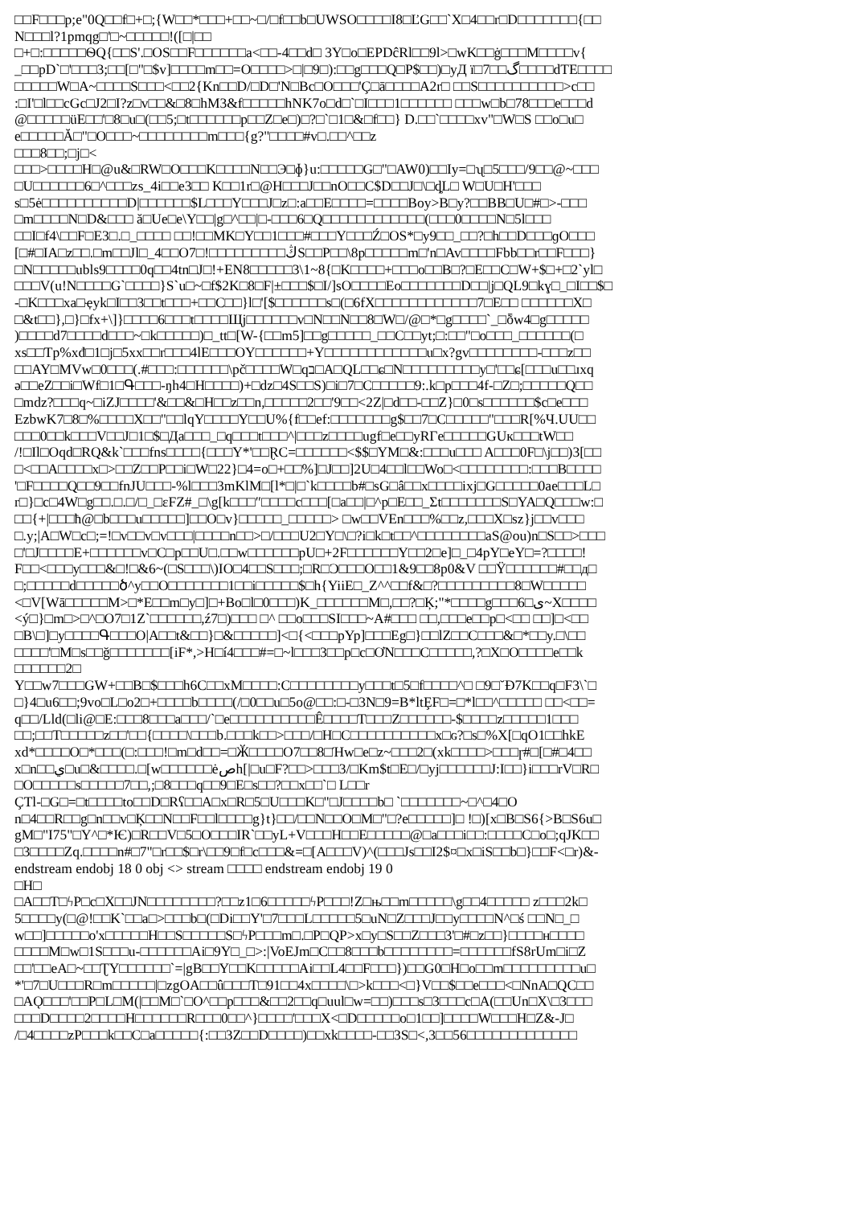□□F□□□p;e"0Q□□f□+□;{W□□*□□□+□□~□/□f□□b□UWSO□□□□I8□ĽG□□`X□4□□r□D□□□□□□□{□□
N□□□l?1pmqg□'□~□□□□□!([□|□□
□+□:□□□□□ѲQ{□□S'.□OS□□F□□□□□□a<□□-4□□d□ 3Y□o□EPDĉRl□□9l>□wK□□ġ□□□M□□□□v{
_□□pD`□'□□□3;□□[□"□$v]□□□□m□□=O□□□□>□|□9□):□□g□□□Q□P$□□)□yД ï□7□□گ□□□□dTE□□□□
□□□□□W□A~□□□□S□□□<□□2{Kn□□D/□D□'N□Bc□O□□□'Ç□ā□□□□A2r□ □□S□□□□□□□□□□>c□□
:□I'□l□□cGc□J2□I?z□v□□&□8□hM3&f□□□□□hNK7o□d□`□I□□□1□□□□□□ □□□w□b□78□□□e□□□d
@□□□□□üE□□'□8□u□(□□5;□t□□□□□□p□□Z□e□)□?□`□1□&□f□□} D.□□`□□□□xv"□W□S □□o□u□
e□□□□□Ă□"□O□□□~□□□□□□□□m□□□{g?"□□□□#v□.□□^□□z
□□□8□□;□j□<
□□□>□□□□H□@u&□RW□O□□□K□□□□N□□Э□ɸ}u:□□□□□G□"□AW0)□□Iy=□ʯ□5□□□/9□□@~□□□
□U□□□□□□6□^□□□zs_4i□□e3□□ K□□1r□@H□□□J□□nO□□C$D□□J□\□ȡL□ W□U□H'□□□
s□5ė□□□□□□□□□□D|□□□□□□$L□□□Y□□□J□z□:a□□E□□□□=□□□□Boy>B□y?□□BB□U□#□>-□□□
□m□□□□N□D&□□□ ă□Ue□e\Y□□|g□^□□|□-□□□6□Q□□□□□□□□□□□□(□□□0□□□□N□5l□□□
□□I□f4\□□F□E3□.□_□□□□ □□!□□MK□Y□□1□□□#□□□Y□□□Ź□OS*□y9□□_□□?□h□□D□□□ɡO□□□
[□#□IA□z□□.□m□□Jl□_4□□O7□!□□□□□□□□□ڭS□□P□□\8p□□□□□m□'n□Av□□□□Fbb□□r□□F□□□}
□N□□□□□ubls9□□□□0q□□4tn□J□!+EN8□□□□□3\1~8{□K□□□□+□□□o□□B□?□E□□C□W+$□+□2`yl□
□□□V(u!N□□□□G`□□□□}S`u□~□f$2K□8□F|±□□□$□I/]sO□□□□Eo□□□□□□□D□□|j□QL9□kɣ□_□I□□$□
-□K□□□xa□ҿyk□I□□3□□t□□□+□□C□□}l□'[$□□□□□□s□(□6fX□□□□□□□□□□□□7□E□□ □□□□□□X□
□&t□□},□}□fx+\]}□□□□6□□□t□□□□Щj□□□□□□v□N□□N□□8□W□/@□*□g□□□□`_□ȭw4□g□□□□□
)□□□□d7□□□□d□□□~□k□□□□□)□_tt□[W-{□□m5]□□g□□□□□_□□C□□yt;□:□□"□o□□□_□□□□□□(□
xs□□Tp%xđ□1□j□5xx□□r□□□4lE□□□OY□□□□□□+Y□□□□□□□□□□□□u□x?gv□□□□□□□□-□□□z□□
□□AY□MVw□0□□□(.#□□□:□□□□□□\pč□□□□W□qב□A□QL□□ɕ□N□□□□□□□□□y□'□□ɕ[□□□u□□ɹxq
ə□□eZ□□i□Wf□1□Գ□□□-ŋh4□H□□□□)+□dz□4S□□S)□i□7□C□□□□□9:.k□p□□□4f-□Z□;□□□□□Q□□
□mdz?□□□q~□iZJ□□□□'&□□&□H□□z□□n,□□□□□2□□'9□□<2Z|□d□□-□□Z}□0□s□□□□□□$c□e□□□
EzbwK7□8□%□□□□X□□"□□lqY□□□□Y□□U%{f□□ef:□□□□□□□g$□□7□C□□□□□"□□□R[%Ч.UU□□
□□□0□□k□□□V□□J□1□$□Дa□□□_□q□□□t□□□^|□□□z□□□□ugf□e□□yRГe□□□□□GUк□□□tW□□
/!□Il□Oqd□RQ&k`□□□fns□□□□{□□□Y*'□□ⱤC=□□□□□□<$$□YM□&:□□□u□□□ A□□□0F□\j□□)3[□□
□<□□A□□□□x□>□□Z□□P□□i□W□22}□4=o□+□□%]□J□□]2U□4□□l□□Wo□<□□□□□□□□:□□□B□□□□
'□F□□□□Q□□9□□fnJU□□□-%l□□□3mKlM□[l*□|□`k□□□□b#□sG□â□□x□□□□ixj□G□□□□□0ae□□□L□
r□}□c□4W□g□□.□.□/□_□ɛFZ#_□\g[k□□□″□□□□c□□□[□a□□|□^p□E□□_Σt□□□□□□□S□YA□Q□□□w:□
□□{+|□□□ħ@□b□□□u□□□□□]□□O□v}□□□□□_□□□□□> □w□□VEn□□□%□□z,□□□X□sz}j□□v□□□
□.y;|A□W□c□;=!□v□□v□v□□□|□□□□n□□>□/□□□U2□Y□\□?i□k□t□□^□□□□□□□□aS@ou)n□S□□>□□□
□'□J□□□□E+□□□□□□v□C□p□□U□.□□w□□□□□□pU□+2F□□□□□□Y□□2□e]□_□4pY□eY□=?□□□□!
F□□<□□□y□□□&□!□&6~(□S□□□\)IO□4□□S□□□;□R□Ɔ□□□O□□1&9□□8p0&V □□Ÿ□□□□□□#□□д□
□;□□□□□d□□□□□ծ^y□□O□□□□□□□1□□i□□□□□$□h{YiiE□_Z^^□□f&□?□□□□□□□□□8□W□□□□□
<□V[Wā□□□□□M>□*E□□m□y□]□+Bo□l□0□□□)K_□□□□□□M□,□□?□Ķ;"*□□□□g□□□ی□6~X□□□□
<ý□}□m□>□^□O7□1Z`□□□□□□,ź7□)□□□ □^ □□o□□□SI□□□~A#□□□ □□,□□□e□□p□<□□ □□]□<□□
□B\□]□y□□□□Գ□□□O|A□□t&□□}□&□□□□□]<□{<□□□pYp]□□□Eg□}□□lZ□□C□□□&□*□□y.□\□□
□□□□'□M□s□□ğ□□□□□□□[iF*,>H□í4□□□#=□~l□□□3□□p□c□ƠN□□□C□□□□□,?□X□O□□□□e□□k
□□□□□□2□
Y□□w7□□□GW+□□B□$□□□h6C□□xM□□□□:C□□□□□□□□y□□□t□5□f□□□□^□ □9□˘Ð7K□□q□F3\`□
□}4□u6□□;9vo□L□o2□+□□□□b□□□□(/□0□□u□5o@□□:□-□3N□9=B*ltȨF□=□*l□□^□□□□□ □□<□□=
q□□/Lld(□li@□E:□□□8□□□a□□□/`□e□□□□□□□□□□Ê□□□□T□□□Z□□□□□□-$□□□□z□□□□□1□□□
□□;□□T□□□□□z□□'□□{□□□□\□□□b.□□□k□□>□□□/□H□C□□□□□□□□□□x□ɢ?□s□%X[□qO1□□hkE
xd*□□□□O□*□□□(□:□□□!□m□d□□=□Ӂ□□□□O7□□8□Ήw□e□z~□□□2□(xk□□□□>□□□ɼ#□[□#□4□□
x□n□□ي□u□&□□□□.□[w□□□□□□ėصh[|□u□F?□□>□□□3/□Km$t□E□/□yj□□□□□□J:I□□}i□□□rV□R□
□O□□□□□s□□□□□7□□,;□8□□□q□□9□E□s□□?□□x□□`□ L□□r
ÇTl-□G□=□t□□□□to□□D□Rʕ□□A□x□R□5□U□□□K□"□J□□□□b□ `□□□□□□□~□^□4□O
n□4□□R□□g□n□□v□Ķ□□N□□F□□l□□□□g}t}□□/□□N□□O□M□"□?e□□□□□]□ !□)[x□B□S6{>B□S6u□
gM□"I75"□Y^□*Ѥ)□R□□V□5□O□□□IR`□□yL+V□□□H□□E□□□□□@□a□□□i□□:□□□□C□o□;qJK□□
□3□□□□Zq.□□□□n#□7"□r□□$□r\□□9□f□c□□□&=□[A□□□V)^(□□□Js□□I2$¤□x□iS□□b□}□□F<□r)&-
endstream endobj 18 0 obj <> stream □□□□ endstream endobj 19 0
□H□
□A□□T□ϟP□c□X□□JN□□□□□□□□?□□z1□6□□□□□ϟP□□□!Z□њ□□m□□□□□\g□□4□□□□□ z□□□2k□
5□□□□y(□@!□□K`□□a□>□□□b□(□Di□□Y'□7□□□L□□□□□5□uN□Z□□□J□□y□□□□N^□ś □□N□_□
w□□]□□□□□o'x□□□□□H□□S□□□□□S□ϟP□□□m□.□P□QP>x□y□S□□Z□□□3'□#□z□□}□□□□н□□□□
□□□□M□w□1S□□□u-□□□□□□Ai□9Y□_□>:|VoEJm□C□□8□□□b□□□□□□□□=□□□□□□fS8rUm□i□Z
□□'□□eA□~□□ƮY□□□□□□`=|gB□□Y□□K□□□□□Ai□□L4□□F□□□})□□G0□H□o□□m□□□□□□□□□u□
*'□7□U□□□R□m□□□□□|□zgOA□□û□□□T□91□□4x□□□□\□>k□□□<□}V□□$□□e□□□<□NnA□QC□□
□AǪ□□□'□□P□L□M(|□□M□`□O^□□p□□□&□□2□□q□uul□w=□□)□□□s□3□□□c□A(□□Un□X\□3□□□
□□□D□□□□2□□□□H□□□□□□R□□□0□□^}□□□□'□□□X<□D□□□□□o□1□□]□□□□W□□□H□Z&-J□
/□4□□□□zP□□□k□□C□a□□□□□{:□□3Z□□D□□□□)□□xk□□□□-□□3S□<,3□□56□□□□□□□□□□□□□